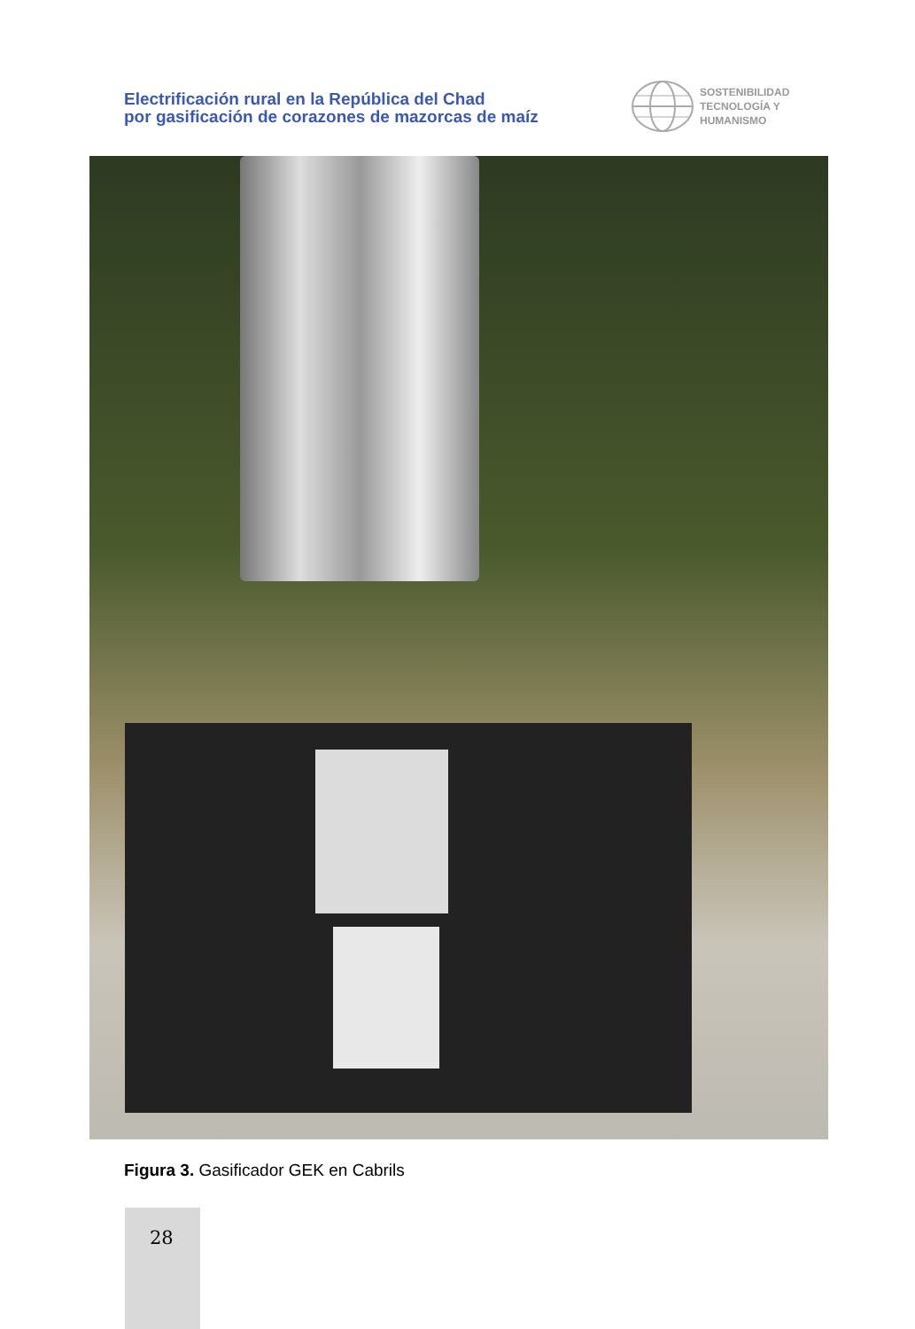Electrificación rural en la República del Chad
por gasificación de corazones de mazorcas de maíz
SOSTENIBILIDAD
TECNOLOGÍA Y
HUMANISMO
Figura 3. Gasificador GEK en Cabrils
28